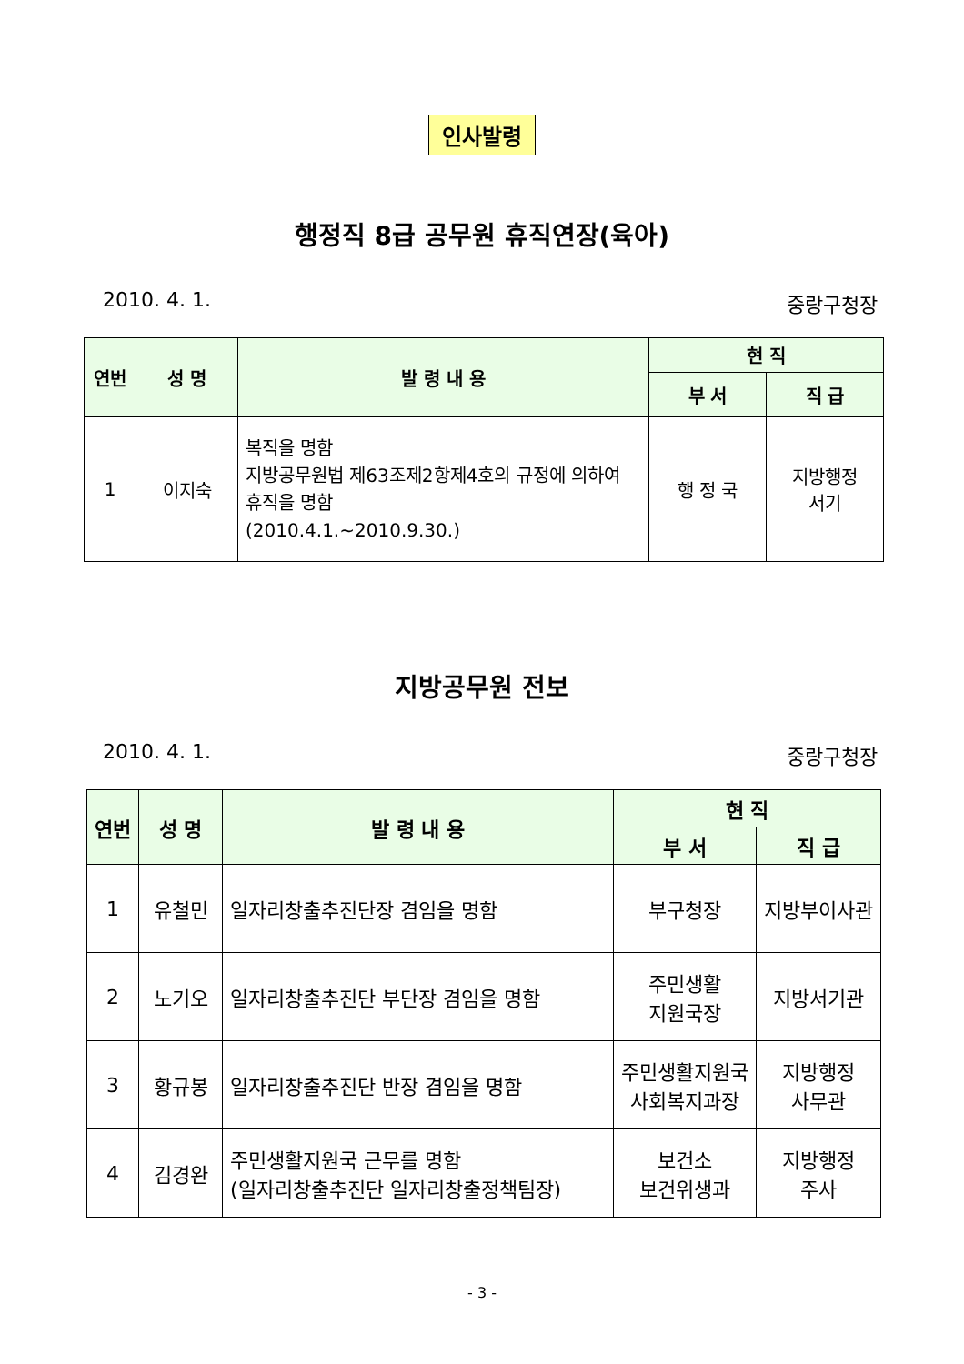인사발령
행정직 8급 공무원 휴직연장(육아)
2010. 4. 1. 중랑구청장
| 연번 | 성 명 | 발 령 내 용 | 현 직 | |
| --- | --- | --- | --- | --- |
| | | | 부 서 | 직 급 |
| 1 | 이지숙 | 복직을 명함 지방공무원법 제63조제2항제4호의 규정에 의하여 휴직을 명함 (2010.4.1.~2010.9.30.) | 행 정 국 | 지방행정 서기 |
지방공무원 전보
2010. 4. 1. 중랑구청장
| 연번 | 성 명 | 발 령 내 용 | 현 직 | |
| --- | --- | --- | --- | --- |
| | | | 부 서 | 직 급 |
| 1 | 유철민 | 일자리창출추진단장 겸임을 명함 | 부구청장 | 지방부이사관 |
| 2 | 노기오 | 일자리창출추진단 부단장 겸임을 명함 | 주민생활 지원국장 | 지방서기관 |
| 3 | 황규봉 | 일자리창출추진단 반장 겸임을 명함 | 주민생활지원국 사회복지과장 | 지방행정 사무관 |
| 4 | 김경완 | 주민생활지원국 근무를 명함 (일자리창출추진단 일자리창출정책팀장) | 보건소 보건위생과 | 지방행정 주사 |
- 3 -